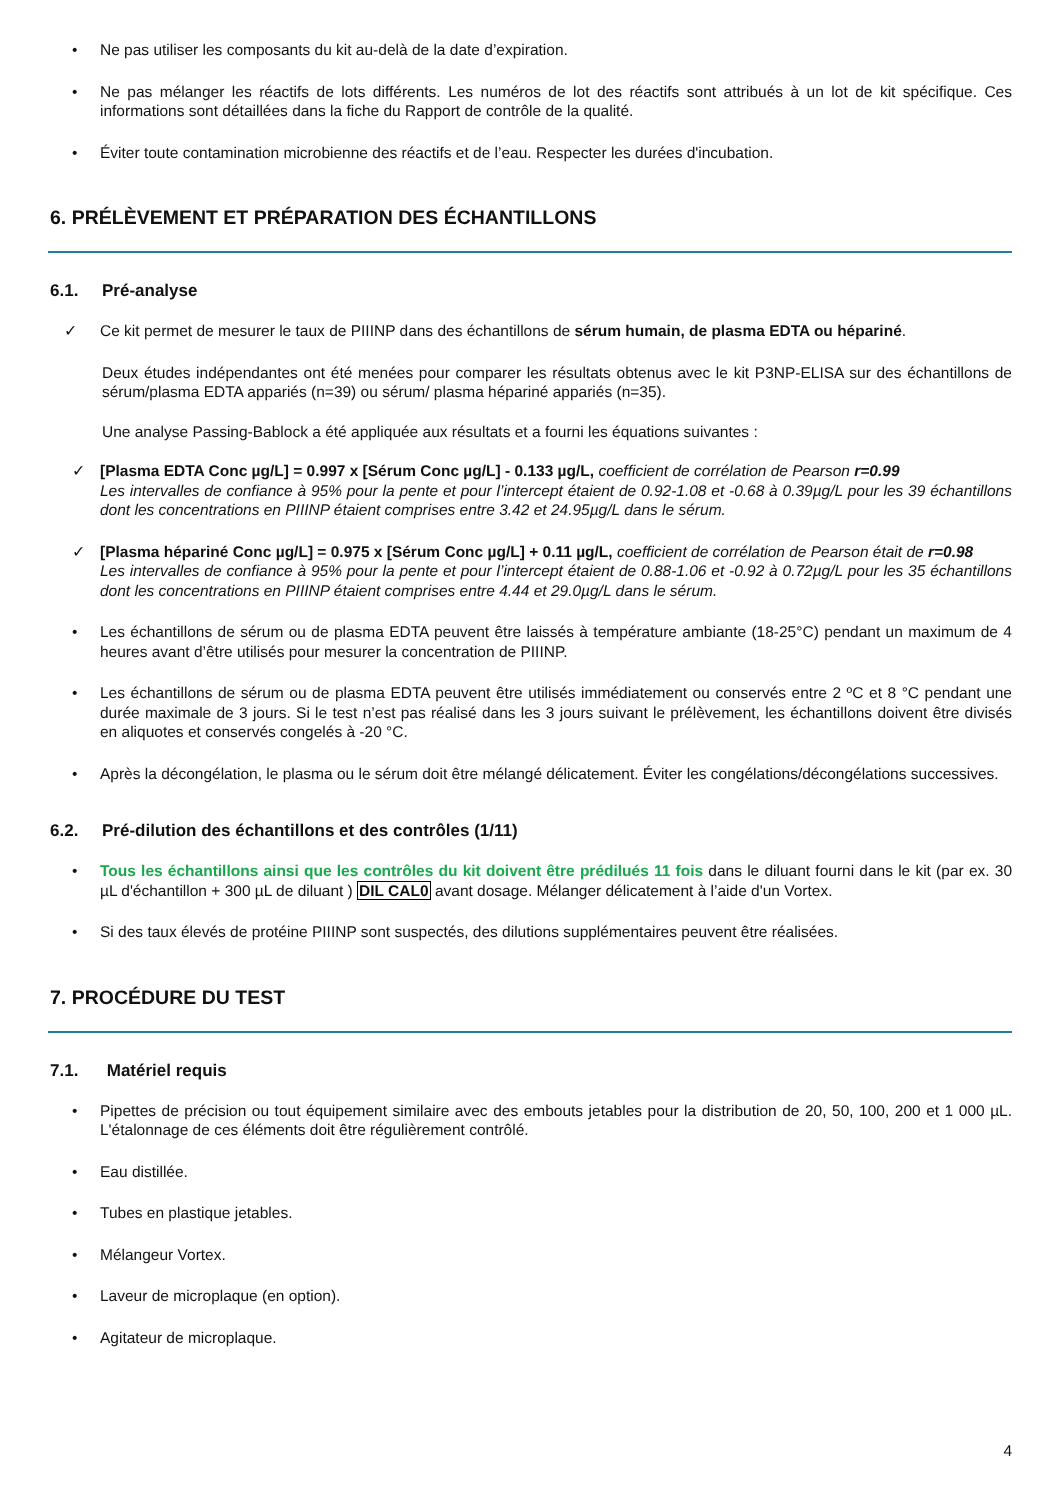• Ne pas utiliser les composants du kit au-delà de la date d’expiration.
• Ne pas mélanger les réactifs de lots différents. Les numéros de lot des réactifs sont attribués à un lot de kit spécifique. Ces informations sont détaillées dans la fiche du Rapport de contrôle de la qualité.
• Éviter toute contamination microbienne des réactifs et de l’eau. Respecter les durées d'incubation.
6. PRÉLÈVEMENT ET PRÉPARATION DES ÉCHANTILLONS
6.1. Pré-analyse
✓ Ce kit permet de mesurer le taux de PIIINP dans des échantillons de sérum humain, de plasma EDTA ou hépariné.
Deux études indépendantes ont été menées pour comparer les résultats obtenus avec le kit P3NP-ELISA sur des échantillons de sérum/plasma EDTA appariés (n=39) ou sérum/ plasma hépariné appariés (n=35).
Une analyse Passing-Bablock a été appliquée aux résultats et a fourni les équations suivantes :
✓ [Plasma EDTA Conc µg/L] = 0.997 x [Sérum Conc µg/L] - 0.133 µg/L, coefficient de corrélation de Pearson r=0.99
Les intervalles de confiance à 95% pour la pente et pour l’intercept étaient de 0.92-1.08 et -0.68 à 0.39µg/L pour les 39 échantillons dont les concentrations en PIIINP étaient comprises entre 3.42 et 24.95µg/L dans le sérum.
✓ [Plasma hépariné Conc µg/L] = 0.975 x [Sérum Conc µg/L] + 0.11 µg/L, coefficient de corrélation de Pearson était de r=0.98
Les intervalles de confiance à 95% pour la pente et pour l’intercept étaient de 0.88-1.06 et -0.92 à 0.72µg/L pour les 35 échantillons dont les concentrations en PIIINP étaient comprises entre 4.44 et 29.0µg/L dans le sérum.
• Les échantillons de sérum ou de plasma EDTA peuvent être laissés à température ambiante (18-25°C) pendant un maximum de 4 heures avant d’être utilisés pour mesurer la concentration de PIIINP.
• Les échantillons de sérum ou de plasma EDTA peuvent être utilisés immédiatement ou conservés entre 2 ºC et 8 °C pendant une durée maximale de 3 jours. Si le test n’est pas réalisé dans les 3 jours suivant le prélèvement, les échantillons doivent être divisés en aliquotes et conservés congelés à -20 °C.
• Après la décongélation, le plasma ou le sérum doit être mélangé délicatement. Éviter les congélations/décongélations successives.
6.2. Pré-dilution des échantillons et des contrôles (1/11)
• Tous les échantillons ainsi que les contrôles du kit doivent être prédilués 11 fois dans le diluant fourni dans le kit (par ex. 30 µL d'échantillon + 300 µL de diluant ) DIL CAL0 avant dosage. Mélanger délicatement à l’aide d'un Vortex.
• Si des taux élevés de protéine PIIINP sont suspectés, des dilutions supplémentaires peuvent être réalisées.
7. PROCÉDURE DU TEST
7.1. Matériel requis
• Pipettes de précision ou tout équipement similaire avec des embouts jetables pour la distribution de 20, 50, 100, 200 et 1 000 µL. L'étalonnage de ces éléments doit être régulièrement contrôlé.
• Eau distillée.
• Tubes en plastique jetables.
• Mélangeur Vortex.
• Laveur de microplaque (en option).
• Agitateur de microplaque.
4